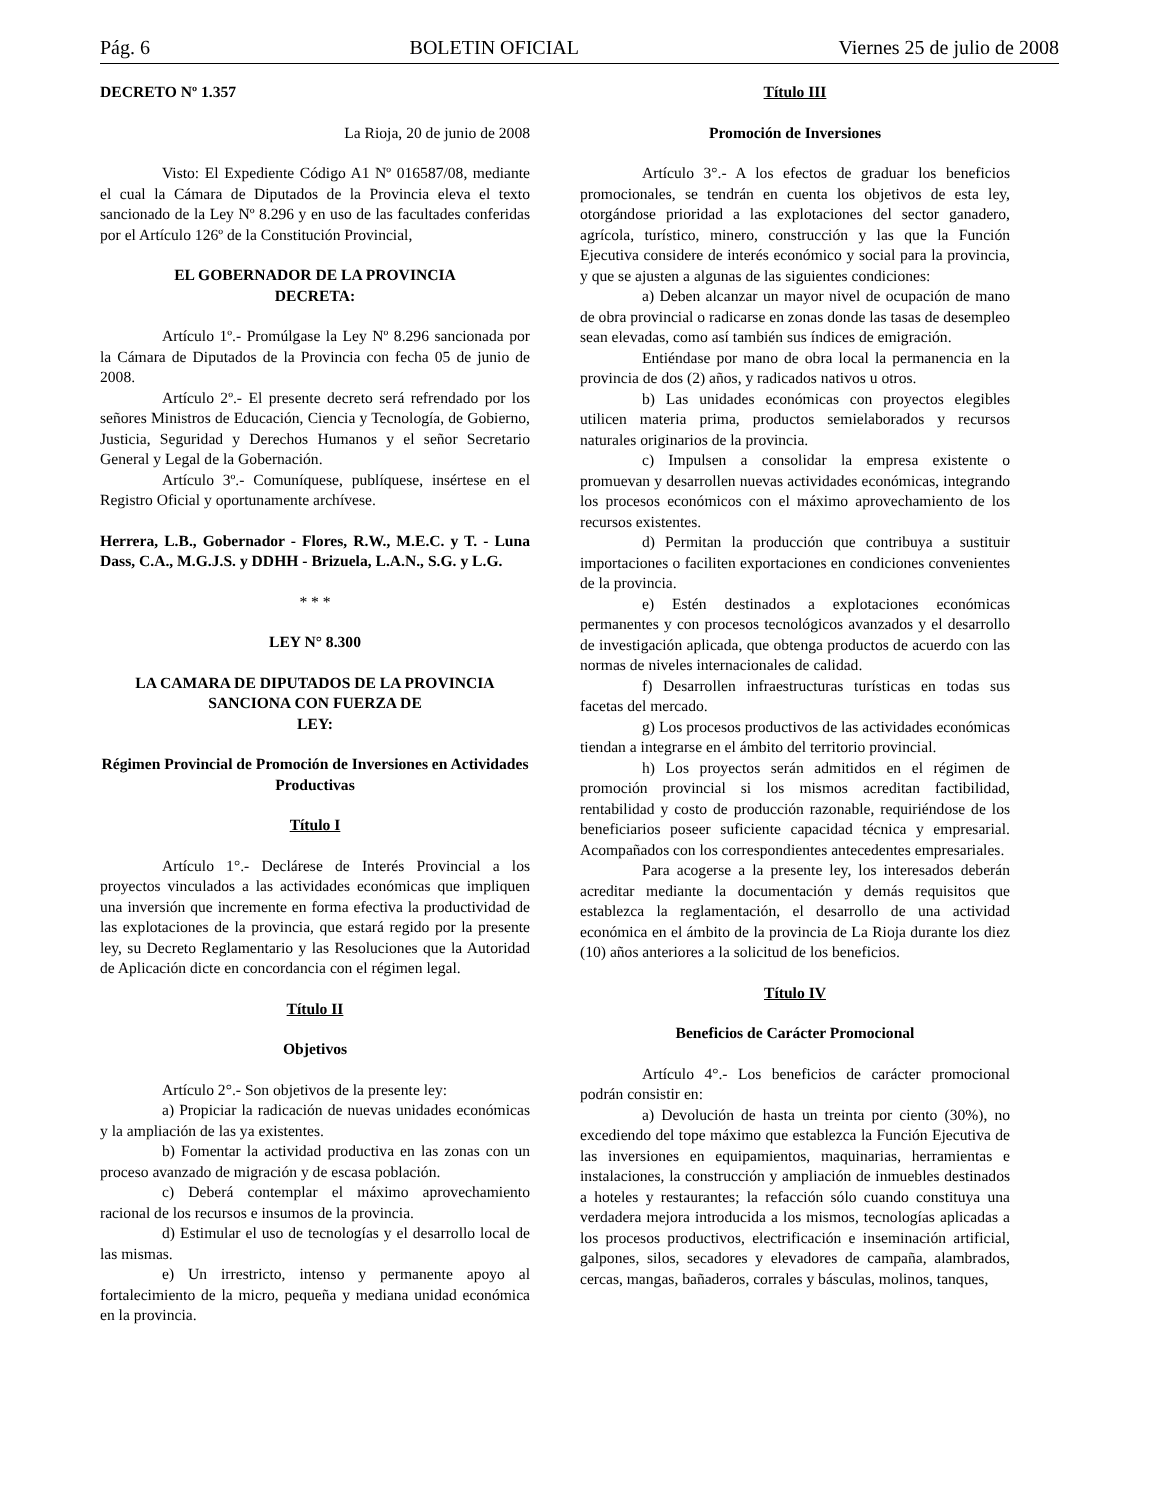Pág. 6 BOLETIN OFICIAL Viernes 25 de julio de 2008
DECRETO Nº 1.357
La Rioja, 20 de junio de 2008
Visto: El Expediente Código A1 Nº 016587/08, mediante el cual la Cámara de Diputados de la Provincia eleva el texto sancionado de la Ley Nº 8.296 y en uso de las facultades conferidas por el Artículo 126º de la Constitución Provincial,
EL GOBERNADOR DE LA PROVINCIA
DECRETA:
Artículo 1º.- Promúlgase la Ley Nº 8.296 sancionada por la Cámara de Diputados de la Provincia con fecha 05 de junio de 2008.
Artículo 2º.- El presente decreto será refrendado por los señores Ministros de Educación, Ciencia y Tecnología, de Gobierno, Justicia, Seguridad y Derechos Humanos y el señor Secretario General y Legal de la Gobernación.
Artículo 3º.- Comuníquese, publíquese, insértese en el Registro Oficial y oportunamente archívese.
Herrera, L.B., Gobernador - Flores, R.W., M.E.C. y T. - Luna Dass, C.A., M.G.J.S. y DDHH - Brizuela, L.A.N., S.G. y L.G.
* * *
LEY N° 8.300
LA CAMARA DE DIPUTADOS DE LA PROVINCIA
SANCIONA CON FUERZA DE
LEY:
Régimen Provincial de Promoción de Inversiones en Actividades Productivas
Título I
Artículo 1°.- Declárese de Interés Provincial a los proyectos vinculados a las actividades económicas que impliquen una inversión que incremente en forma efectiva la productividad de las explotaciones de la provincia, que estará regido por la presente ley, su Decreto Reglamentario y las Resoluciones que la Autoridad de Aplicación dicte en concordancia con el régimen legal.
Título II
Objetivos
Artículo 2°.- Son objetivos de la presente ley:
a) Propiciar la radicación de nuevas unidades económicas y la ampliación de las ya existentes.
b) Fomentar la actividad productiva en las zonas con un proceso avanzado de migración y de escasa población.
c) Deberá contemplar el máximo aprovechamiento racional de los recursos e insumos de la provincia.
d) Estimular el uso de tecnologías y el desarrollo local de las mismas.
e) Un irrestricto, intenso y permanente apoyo al fortalecimiento de la micro, pequeña y mediana unidad económica en la provincia.
Título III
Promoción de Inversiones
Artículo 3°.- A los efectos de graduar los beneficios promocionales, se tendrán en cuenta los objetivos de esta ley, otorgándose prioridad a las explotaciones del sector ganadero, agrícola, turístico, minero, construcción y las que la Función Ejecutiva considere de interés económico y social para la provincia, y que se ajusten a algunas de las siguientes condiciones:
a) Deben alcanzar un mayor nivel de ocupación de mano de obra provincial o radicarse en zonas donde las tasas de desempleo sean elevadas, como así también sus índices de emigración.
Entiéndase por mano de obra local la permanencia en la provincia de dos (2) años, y radicados nativos u otros.
b) Las unidades económicas con proyectos elegibles utilicen materia prima, productos semielaborados y recursos naturales originarios de la provincia.
c) Impulsen a consolidar la empresa existente o promuevan y desarrollen nuevas actividades económicas, integrando los procesos económicos con el máximo aprovechamiento de los recursos existentes.
d) Permitan la producción que contribuya a sustituir importaciones o faciliten exportaciones en condiciones convenientes de la provincia.
e) Estén destinados a explotaciones económicas permanentes y con procesos tecnológicos avanzados y el desarrollo de investigación aplicada, que obtenga productos de acuerdo con las normas de niveles internacionales de calidad.
f) Desarrollen infraestructuras turísticas en todas sus facetas del mercado.
g) Los procesos productivos de las actividades económicas tiendan a integrarse en el ámbito del territorio provincial.
h) Los proyectos serán admitidos en el régimen de promoción provincial si los mismos acreditan factibilidad, rentabilidad y costo de producción razonable, requiriéndose de los beneficiarios poseer suficiente capacidad técnica y empresarial. Acompañados con los correspondientes antecedentes empresariales.
Para acogerse a la presente ley, los interesados deberán acreditar mediante la documentación y demás requisitos que establezca la reglamentación, el desarrollo de una actividad económica en el ámbito de la provincia de La Rioja durante los diez (10) años anteriores a la solicitud de los beneficios.
Título IV
Beneficios de Carácter Promocional
Artículo 4°.- Los beneficios de carácter promocional podrán consistir en:
a) Devolución de hasta un treinta por ciento (30%), no excediendo del tope máximo que establezca la Función Ejecutiva de las inversiones en equipamientos, maquinarias, herramientas e instalaciones, la construcción y ampliación de inmuebles destinados a hoteles y restaurantes; la refacción sólo cuando constituya una verdadera mejora introducida a los mismos, tecnologías aplicadas a los procesos productivos, electrificación e inseminación artificial, galpones, silos, secadores y elevadores de campaña, alambrados, cercas, mangas, bañaderos, corrales y básculas, molinos, tanques,